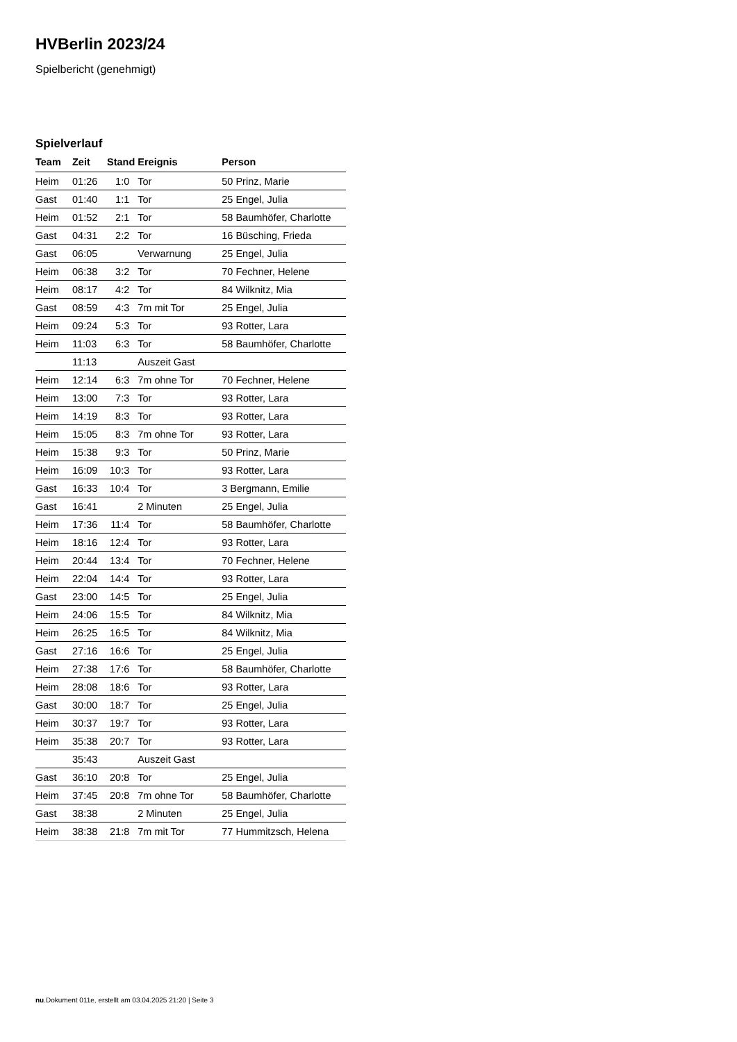HVBerlin 2023/24
Spielbericht (genehmigt)
Spielverlauf
| Team | Zeit | Stand | Ereignis | Person |
| --- | --- | --- | --- | --- |
| Heim | 01:26 | 1:0 | Tor | 50 Prinz, Marie |
| Gast | 01:40 | 1:1 | Tor | 25 Engel, Julia |
| Heim | 01:52 | 2:1 | Tor | 58 Baumhöfer, Charlotte |
| Gast | 04:31 | 2:2 | Tor | 16 Büsching, Frieda |
| Gast | 06:05 | | Verwarnung | 25 Engel, Julia |
| Heim | 06:38 | 3:2 | Tor | 70 Fechner, Helene |
| Heim | 08:17 | 4:2 | Tor | 84 Wilknitz, Mia |
| Gast | 08:59 | 4:3 | 7m mit Tor | 25 Engel, Julia |
| Heim | 09:24 | 5:3 | Tor | 93 Rotter, Lara |
| Heim | 11:03 | 6:3 | Tor | 58 Baumhöfer, Charlotte |
| | 11:13 | | Auszeit Gast | |
| Heim | 12:14 | 6:3 | 7m ohne Tor | 70 Fechner, Helene |
| Heim | 13:00 | 7:3 | Tor | 93 Rotter, Lara |
| Heim | 14:19 | 8:3 | Tor | 93 Rotter, Lara |
| Heim | 15:05 | 8:3 | 7m ohne Tor | 93 Rotter, Lara |
| Heim | 15:38 | 9:3 | Tor | 50 Prinz, Marie |
| Heim | 16:09 | 10:3 | Tor | 93 Rotter, Lara |
| Gast | 16:33 | 10:4 | Tor | 3 Bergmann, Emilie |
| Gast | 16:41 | | 2 Minuten | 25 Engel, Julia |
| Heim | 17:36 | 11:4 | Tor | 58 Baumhöfer, Charlotte |
| Heim | 18:16 | 12:4 | Tor | 93 Rotter, Lara |
| Heim | 20:44 | 13:4 | Tor | 70 Fechner, Helene |
| Heim | 22:04 | 14:4 | Tor | 93 Rotter, Lara |
| Gast | 23:00 | 14:5 | Tor | 25 Engel, Julia |
| Heim | 24:06 | 15:5 | Tor | 84 Wilknitz, Mia |
| Heim | 26:25 | 16:5 | Tor | 84 Wilknitz, Mia |
| Gast | 27:16 | 16:6 | Tor | 25 Engel, Julia |
| Heim | 27:38 | 17:6 | Tor | 58 Baumhöfer, Charlotte |
| Heim | 28:08 | 18:6 | Tor | 93 Rotter, Lara |
| Gast | 30:00 | 18:7 | Tor | 25 Engel, Julia |
| Heim | 30:37 | 19:7 | Tor | 93 Rotter, Lara |
| Heim | 35:38 | 20:7 | Tor | 93 Rotter, Lara |
| | 35:43 | | Auszeit Gast | |
| Gast | 36:10 | 20:8 | Tor | 25 Engel, Julia |
| Heim | 37:45 | 20:8 | 7m ohne Tor | 58 Baumhöfer, Charlotte |
| Gast | 38:38 | | 2 Minuten | 25 Engel, Julia |
| Heim | 38:38 | 21:8 | 7m mit Tor | 77 Hummitzsch, Helena |
nu.Dokument 011e, erstellt am 03.04.2025 21:20 | Seite 3